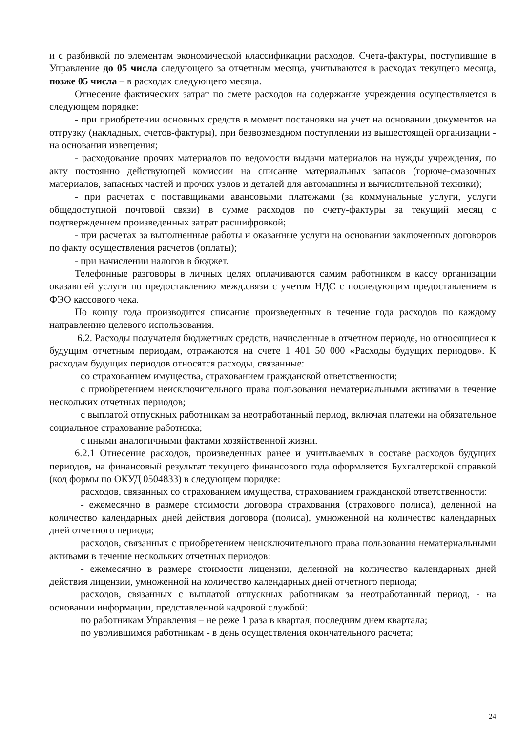и с разбивкой по элементам экономической классификации расходов. Счета-фактуры, поступившие в Управление до 05 числа следующего за отчетным месяца, учитываются в расходах текущего месяца, позже 05 числа – в расходах следующего месяца.
Отнесение фактических затрат по смете расходов на содержание учреждения осуществляется в следующем порядке:
- при приобретении основных средств в момент постановки на учет на основании документов на отгрузку (накладных, счетов-фактуры), при безвозмездном поступлении из вышестоящей организации - на основании извещения;
- расходование прочих материалов по ведомости выдачи материалов на нужды учреждения, по акту постоянно действующей комиссии на списание материальных запасов (горюче-смазочных материалов, запасных частей и прочих узлов и деталей для автомашины и вычислительной техники);
- при расчетах с поставщиками авансовыми платежами (за коммунальные услуги, услуги общедоступной почтовой связи) в сумме расходов по счету-фактуры за текущий месяц с подтверждением произведенных затрат расшифровкой;
- при расчетах за выполненные работы и оказанные услуги на основании заключенных договоров по факту осуществления расчетов (оплаты);
- при начислении налогов в бюджет.
Телефонные разговоры в личных целях оплачиваются самим работником в кассу организации оказавшей услуги по предоставлению межд.связи с учетом НДС с последующим предоставлением в ФЭО кассового чека.
По концу года производится списание произведенных в течение года расходов по каждому направлению целевого использования.
6.2. Расходы получателя бюджетных средств, начисленные в отчетном периоде, но относящиеся к будущим отчетным периодам, отражаются на счете 1 401 50 000 «Расходы будущих периодов». К расходам будущих периодов относятся расходы, связанные:
со страхованием имущества, страхованием гражданской ответственности;
с приобретением неисключительного права пользования нематериальными активами в течение нескольких отчетных периодов;
с выплатой отпускных работникам за неотработанный период, включая платежи на обязательное социальное страхование работника;
с иными аналогичными фактами хозяйственной жизни.
6.2.1 Отнесение расходов, произведенных ранее и учитываемых в составе расходов будущих периодов, на финансовый результат текущего финансового года оформляется Бухгалтерской справкой (код формы по ОКУД 0504833) в следующем порядке:
расходов, связанных со страхованием имущества, страхованием гражданской ответственности:
- ежемесячно в размере стоимости договора страхования (страхового полиса), деленной на количество календарных дней действия договора (полиса), умноженной на количество календарных дней отчетного периода;
расходов, связанных с приобретением неисключительного права пользования нематериальными активами в течение нескольких отчетных периодов:
- ежемесячно в размере стоимости лицензии, деленной на количество календарных дней действия лицензии, умноженной на количество календарных дней отчетного периода;
расходов, связанных с выплатой отпускных работникам за неотработанный период, - на основании информации, представленной кадровой службой:
по работникам Управления – не реже 1 раза в квартал, последним днем квартала;
по уволившимся работникам - в день осуществления окончательного расчета;
24